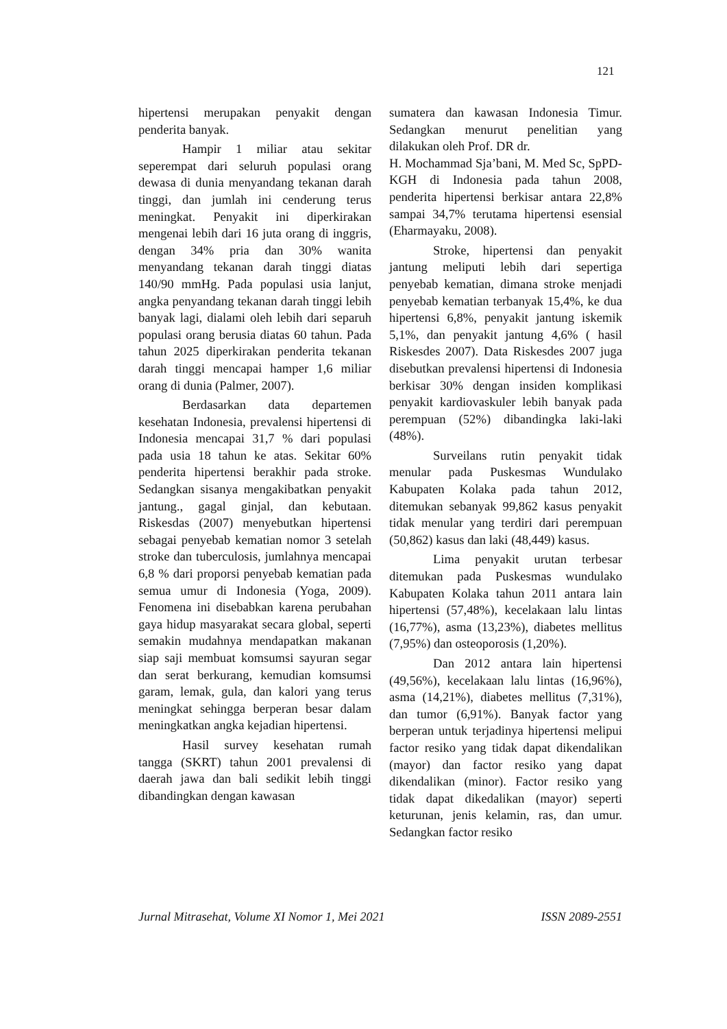121
hipertensi merupakan penyakit dengan penderita banyak.
Hampir 1 miliar atau sekitar seperempat dari seluruh populasi orang dewasa di dunia menyandang tekanan darah tinggi, dan jumlah ini cenderung terus meningkat. Penyakit ini diperkirakan mengenai lebih dari 16 juta orang di inggris, dengan 34% pria dan 30% wanita menyandang tekanan darah tinggi diatas 140/90 mmHg. Pada populasi usia lanjut, angka penyandang tekanan darah tinggi lebih banyak lagi, dialami oleh lebih dari separuh populasi orang berusia diatas 60 tahun. Pada tahun 2025 diperkirakan penderita tekanan darah tinggi mencapai hamper 1,6 miliar orang di dunia (Palmer, 2007).
Berdasarkan data departemen kesehatan Indonesia, prevalensi hipertensi di Indonesia mencapai 31,7 % dari populasi pada usia 18 tahun ke atas. Sekitar 60% penderita hipertensi berakhir pada stroke. Sedangkan sisanya mengakibatkan penyakit jantung., gagal ginjal, dan kebutaan. Riskesdas (2007) menyebutkan hipertensi sebagai penyebab kematian nomor 3 setelah stroke dan tuberculosis, jumlahnya mencapai 6,8 % dari proporsi penyebab kematian pada semua umur di Indonesia (Yoga, 2009). Fenomena ini disebabkan karena perubahan gaya hidup masyarakat secara global, seperti semakin mudahnya mendapatkan makanan siap saji membuat komsumsi sayuran segar dan serat berkurang, kemudian komsumsi garam, lemak, gula, dan kalori yang terus meningkat sehingga berperan besar dalam meningkatkan angka kejadian hipertensi.
Hasil survey kesehatan rumah tangga (SKRT) tahun 2001 prevalensi di daerah jawa dan bali sedikit lebih tinggi dibandingkan dengan kawasan
sumatera dan kawasan Indonesia Timur. Sedangkan menurut penelitian yang dilakukan oleh Prof. DR dr.
H. Mochammad Sja’bani, M. Med Sc, SpPD-KGH di Indonesia pada tahun 2008, penderita hipertensi berkisar antara 22,8% sampai 34,7% terutama hipertensi esensial (Eharmayaku, 2008).
Stroke, hipertensi dan penyakit jantung meliputi lebih dari sepertiga penyebab kematian, dimana stroke menjadi penyebab kematian terbanyak 15,4%, ke dua hipertensi 6,8%, penyakit jantung iskemik 5,1%, dan penyakit jantung 4,6% ( hasil Riskesdes 2007). Data Riskesdes 2007 juga disebutkan prevalensi hipertensi di Indonesia berkisar 30% dengan insiden komplikasi penyakit kardiovaskuler lebih banyak pada perempuan (52%) dibandingka laki-laki (48%).
Surveilans rutin penyakit tidak menular pada Puskesmas Wundulako Kabupaten Kolaka pada tahun 2012, ditemukan sebanyak 99,862 kasus penyakit tidak menular yang terdiri dari perempuan (50,862) kasus dan laki (48,449) kasus.
Lima penyakit urutan terbesar ditemukan pada Puskesmas wundulako Kabupaten Kolaka tahun 2011 antara lain hipertensi (57,48%), kecelakaan lalu lintas (16,77%), asma (13,23%), diabetes mellitus (7,95%) dan osteoporosis (1,20%).
Dan 2012 antara lain hipertensi (49,56%), kecelakaan lalu lintas (16,96%), asma (14,21%), diabetes mellitus (7,31%), dan tumor (6,91%). Banyak factor yang berperan untuk terjadinya hipertensi melipui factor resiko yang tidak dapat dikendalikan (mayor) dan factor resiko yang dapat dikendalikan (minor). Factor resiko yang tidak dapat dikedalikan (mayor) seperti keturunan, jenis kelamin, ras, dan umur. Sedangkan factor resiko
Jurnal Mitrasehat, Volume XI Nomor 1, Mei 2021 ISSN 2089-2551